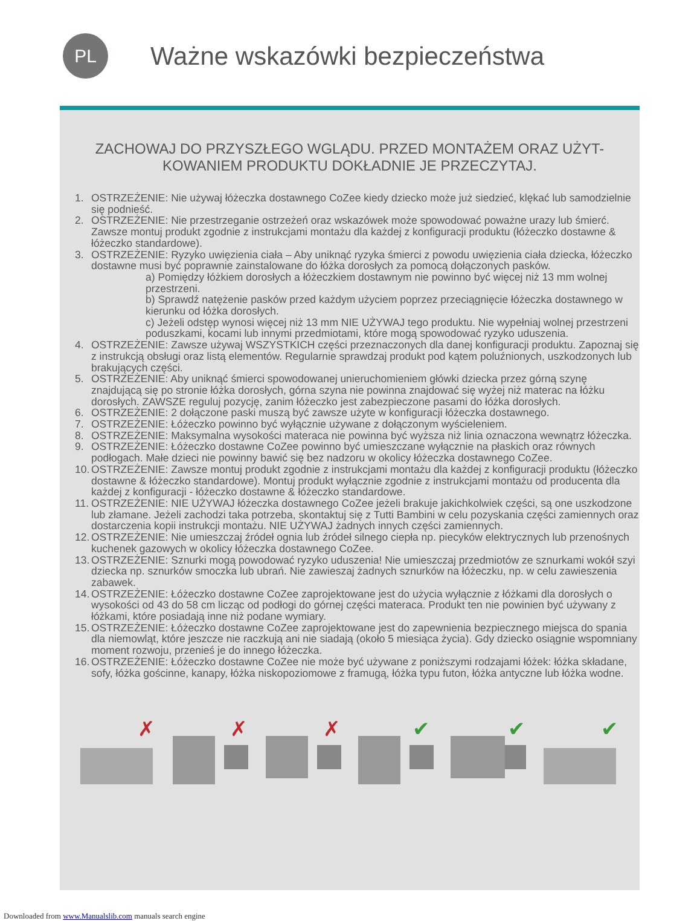PL
Ważne wskazówki bezpieczeństwa
ZACHOWAJ DO PRZYSZŁEGO WGLĄDU. PRZED MONTAŻEM ORAZ UŻYT-KOWANIEM PRODUKTU DOKŁADNIE JE PRZECZYTAJ.
1. OSTRZEŻENIE: Nie używaj łóżeczka dostawnego CoZee kiedy dziecko może już siedzieć, klękać lub samodzielnie się podnieść.
2. OSTRZEŻENIE: Nie przestrzeganie ostrzeżeń oraz wskazówek może spowodować poważne urazy lub śmierć. Zawsze montuj produkt zgodnie z instrukcjami montażu dla każdej z konfiguracji produktu (łóżeczko dostawne & łóżeczko standardowe).
3. OSTRZEŻENIE: Ryzyko uwięzienia ciała – Aby uniknąć ryzyka śmierci z powodu uwięzienia ciała dziecka, łóżeczko dostawne musi być poprawnie zainstalowane do łóżka dorosłych za pomocą dołączonych pasków.
a) Pomiędzy łóżkiem dorosłych a łóżeczkiem dostawnym nie powinno być więcej niż 13 mm wolnej przestrzeni.
b) Sprawdź natężenie pasków przed każdym użyciem poprzez przeciągnięcie łóżeczka dostawnego w kierunku od łóżka dorosłych.
c) Jeżeli odstęp wynosi więcej niż 13 mm NIE UŻYWAJ tego produktu. Nie wypełniaj wolnej przestrzeni poduszkami, kocami lub innymi przedmiotami, które mogą spowodować ryzyko uduszenia.
4. OSTRZEŻENIE: Zawsze używaj WSZYSTKICH części przeznaczonych dla danej konfiguracji produktu. Zapoznaj się z instrukcją obsługi oraz listą elementów. Regularnie sprawdzaj produkt pod kątem poluźnionych, uszkodzonych lub brakujących części.
5. OSTRZEŻENIE: Aby uniknąć śmierci spowodowanej unieruchomieniem główki dziecka przez górną szynę znajdującą się po stronie łóżka dorosłych, górna szyna nie powinna znajdować się wyżej niż materac na łóżku dorosłych. ZAWSZE reguluj pozycję, zanim łóżeczko jest zabezpieczone pasami do łóżka dorosłych.
6. OSTRZEŻENIE: 2 dołączone paski muszą być zawsze użyte w konfiguracji łóżeczka dostawnego.
7. OSTRZEŻENIE: Łóżeczko powinno być wyłącznie używane z dołączonym wyścieleniem.
8. OSTRZEŻENIE: Maksymalna wysokości materaca nie powinna być wyższa niż linia oznaczona wewnątrz łóżeczka.
9. OSTRZEŻENIE: Łóżeczko dostawne CoZee powinno być umieszczane wyłącznie na płaskich oraz równych podłogach. Małe dzieci nie powinny bawić się bez nadzoru w okolicy łóżeczka dostawnego CoZee.
10. OSTRZEŻENIE: Zawsze montuj produkt zgodnie z instrukcjami montażu dla każdej z konfiguracji produktu (łóżeczko dostawne & łóżeczko standardowe). Montuj produkt wyłącznie zgodnie z instrukcjami montażu od producenta dla każdej z konfiguracji - łóżeczko dostawne & łóżeczko standardowe.
11. OSTRZEŻENIE: NIE UŻYWAJ łóżeczka dostawnego CoZee jeżeli brakuje jakichkolwiek części, są one uszkodzone lub złamane. Jeżeli zachodzi taka potrzeba, skontaktuj się z Tutti Bambini w celu pozyskania części zamiennych oraz dostarczenia kopii instrukcji montażu. NIE UŻYWAJ żadnych innych części zamiennych.
12. OSTRZEŻENIE: Nie umieszczaj źródeł ognia lub źródeł silnego ciepła np. piecyków elektrycznych lub przenośnych kuchenek gazowych w okolicy łóżeczka dostawnego CoZee.
13. OSTRZEŻENIE: Sznurki mogą powodować ryzyko uduszenia! Nie umieszczaj przedmiotów ze sznurkami wokół szyi dziecka np. sznurków smoczka lub ubrań. Nie zawieszaj żadnych sznurków na łóżeczku, np. w celu zawieszenia zabawek.
14. OSTRZEŻENIE: Łóżeczko dostawne CoZee zaprojektowane jest do użycia wyłącznie z łóżkami dla dorosłych o wysokości od 43 do 58 cm licząc od podłogi do górnej części materaca. Produkt ten nie powinien być używany z łóżkami, które posiadają inne niż podane wymiary.
15. OSTRZEŻENIE: Łóżeczko dostawne CoZee zaprojektowane jest do zapewnienia bezpiecznego miejsca do spania dla niemowląt, które jeszcze nie raczkują ani nie siadają (około 5 miesiąca życia). Gdy dziecko osiągnie wspomniany moment rozwoju, przenieś je do innego łóżeczka.
16. OSTRZEŻENIE: Łóżeczko dostawne CoZee nie może być używane z poniższymi rodzajami łóżek: łóżka składane, sofy, łóżka gościnne, kanapy, łóżka niskopoziomowe z framugą, łóżka typu futon, łóżka antyczne lub łóżka wodne.
✗
✗
✗
✔
✔
✔
Downloaded from www.Manualslib.com manuals search engine